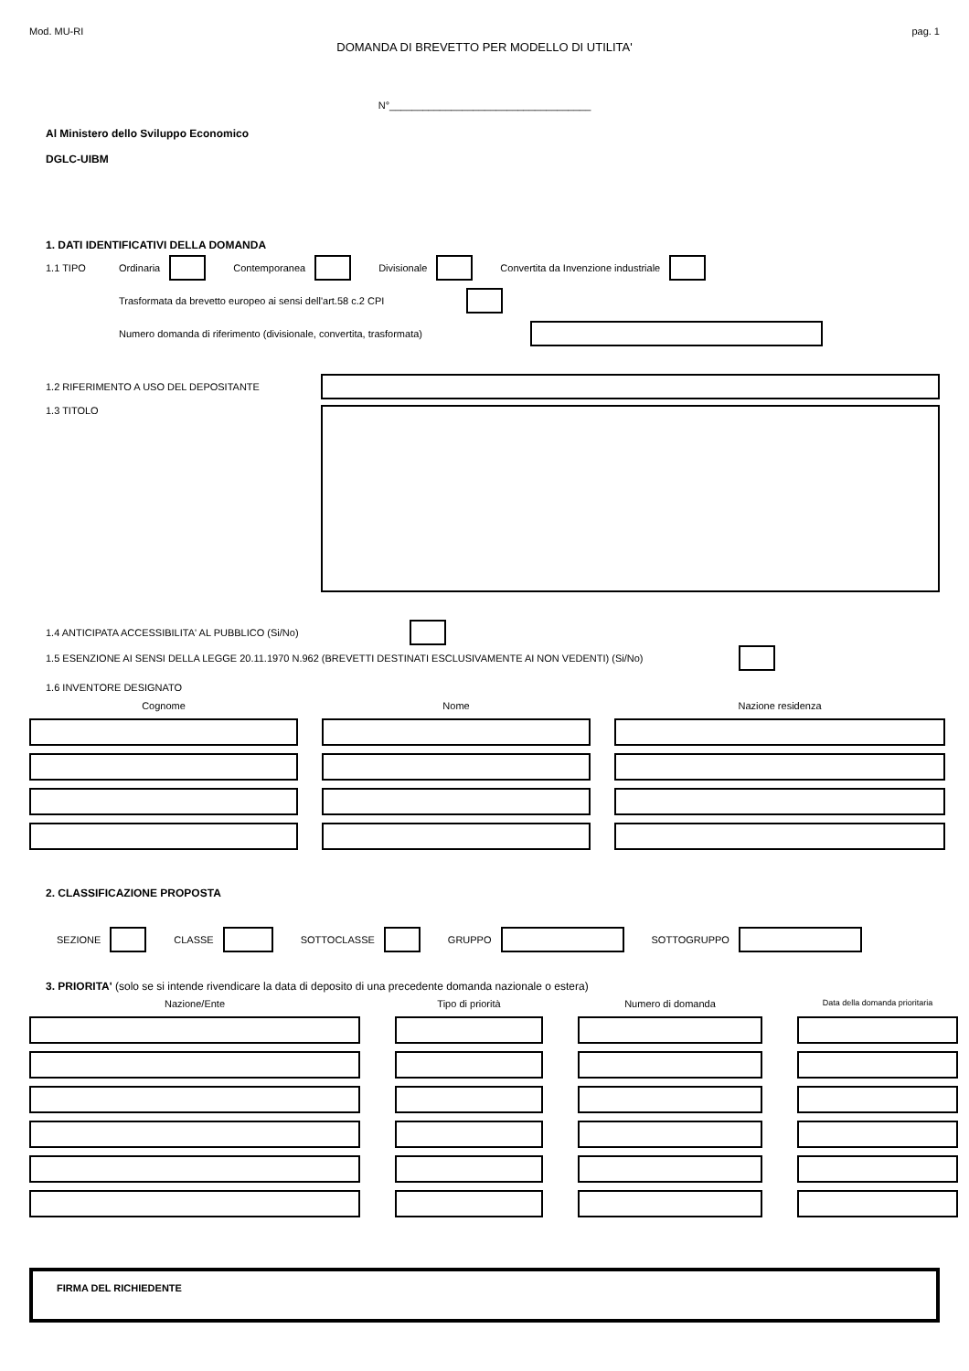Mod. MU-RI pag. 1
DOMANDA DI BREVETTO PER MODELLO DI UTILITA'
N°____________________________________
Al Ministero dello Sviluppo Economico
DGLC-UIBM
1. DATI IDENTIFICATIVI DELLA DOMANDA
1.1 TIPO Ordinaria Contemporanea Divisionale Convertita da Invenzione industriale
Trasformata da brevetto europeo ai sensi dell'art.58 c.2 CPI
Numero domanda di riferimento (divisionale, convertita, trasformata)
1.2 RIFERIMENTO A USO DEL DEPOSITANTE
1.3 TITOLO
1.4 ANTICIPATA ACCESSIBILITA' AL PUBBLICO (Si/No)
1.5 ESENZIONE AI SENSI DELLA LEGGE 20.11.1970 N.962 (BREVETTI DESTINATI ESCLUSIVAMENTE AI NON VEDENTI) (Si/No)
1.6 INVENTORE DESIGNATO
Cognome
Nome
Nazione residenza
2. CLASSIFICAZIONE PROPOSTA
SEZIONE CLASSE SOTTOCLASSE GRUPPO SOTTOGRUPPO
3. PRIORITA' (solo se si intende rivendicare la data di deposito di una precedente domanda nazionale o estera)
Nazione/Ente
Tipo di priorità
Numero di domanda
Data della domanda prioritaria
FIRMA DEL RICHIEDENTE